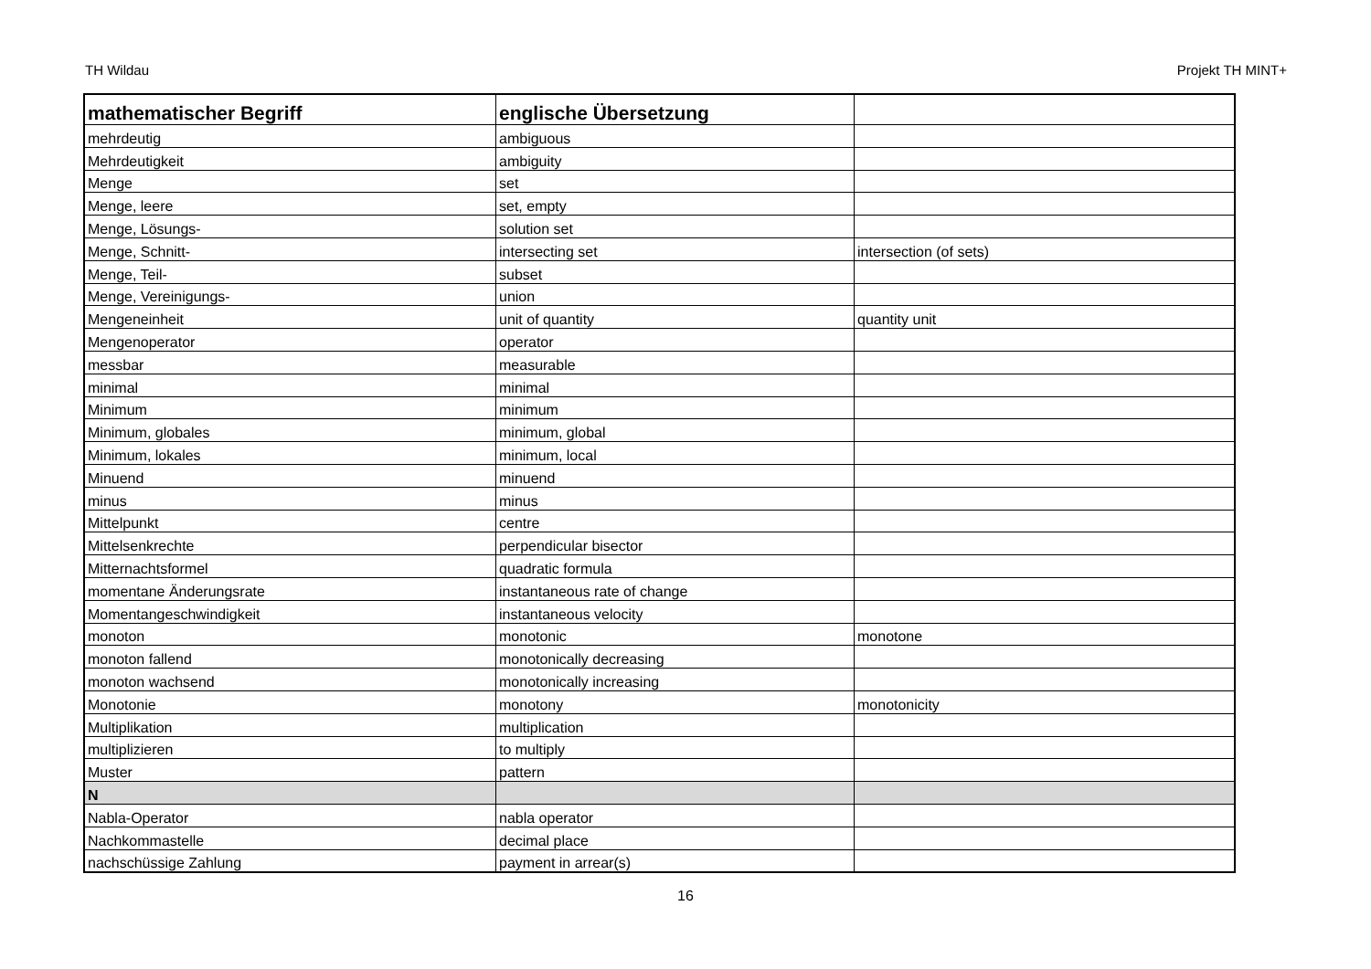TH Wildau Projekt TH MINT+
| mathematischer Begriff | englische Übersetzung | |
| --- | --- | --- |
| mehrdeutig | ambiguous | |
| Mehrdeutigkeit | ambiguity | |
| Menge | set | |
| Menge, leere | set, empty | |
| Menge, Lösungs- | solution set | |
| Menge, Schnitt- | intersecting set | intersection (of sets) |
| Menge, Teil- | subset | |
| Menge, Vereinigungs- | union | |
| Mengeneinheit | unit of quantity | quantity unit |
| Mengenoperator | operator | |
| messbar | measurable | |
| minimal | minimal | |
| Minimum | minimum | |
| Minimum, globales | minimum, global | |
| Minimum, lokales | minimum, local | |
| Minuend | minuend | |
| minus | minus | |
| Mittelpunkt | centre | |
| Mittelsenkrechte | perpendicular bisector | |
| Mitternachtsformel | quadratic formula | |
| momentane Änderungsrate | instantaneous rate of change | |
| Momentangeschwindigkeit | instantaneous velocity | |
| monoton | monotonic | monotone |
| monoton fallend | monotonically decreasing | |
| monoton wachsend | monotonically increasing | |
| Monotonie | monotony | monotonicity |
| Multiplikation | multiplication | |
| multiplizieren | to multiply | |
| Muster | pattern | |
| N | | |
| Nabla-Operator | nabla operator | |
| Nachkommastelle | decimal place | |
| nachschüssige Zahlung | payment in arrear(s) | |
16